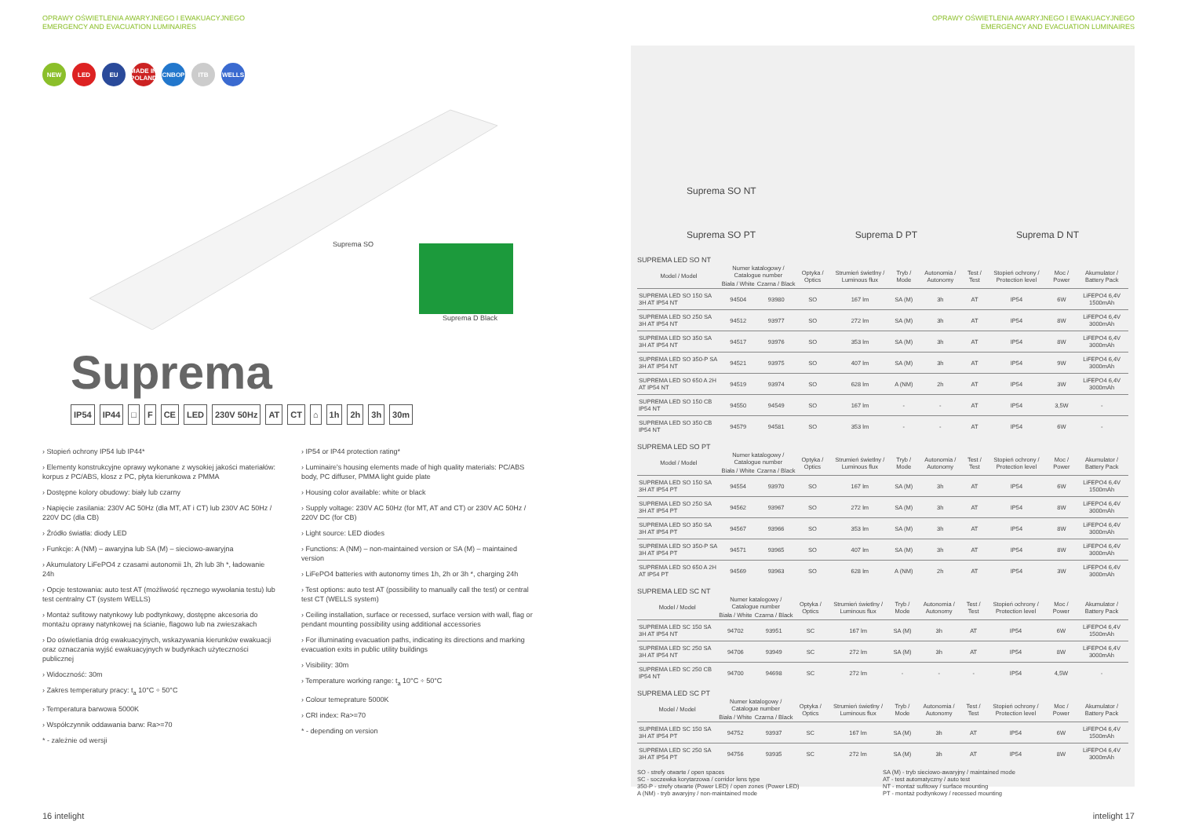OPRAWY OŚWIETLENIA AWARYJNEGO I EWAKUACYJNEGO
EMERGENCY AND EVACUATION LUMINAIRES
NEW LED EU MADE IN POLAND
CNBOP ITB WELLS
Suprema SO
Suprema D Black
Suprema
IP54 IP44 □ F CE LED 230V 50Hz AT CT ⌂ 1h 2h 3h 30m
› Stopień ochrony IP54 lub IP44*
› Elementy konstrukcyjne oprawy wykonane z wysokiej jakości materiałów: korpus z PC/ABS, klosz z PC, płyta kierunkowa z PMMA
› Dostępne kolory obudowy: biały lub czarny
› Napięcie zasilania: 230V AC 50Hz (dla MT, AT i CT) lub 230V AC 50Hz / 220V DC (dla CB)
› Źródło światła: diody LED
› Funkcje: A (NM) – awaryjna lub SA (M) – sieciowo-awaryjna
› Akumulatory LiFePO4 z czasami autonomii 1h, 2h lub 3h *, ładowanie 24h
› Opcje testowania: auto test AT (możliwość ręcznego wywołania testu) lub test centralny CT (system WELLS)
› Montaż sufitowy natynkowy lub podtynkowy, dostępne akcesoria do montażu oprawy natynkowej na ścianie, flagowo lub na zwieszakach
› Do oświetlania dróg ewakuacyjnych, wskazywania kierunków ewakuacji oraz oznaczania wyjść ewakuacyjnych w budynkach użyteczności publicznej
› Widoczność: 30m
› Zakres temperatury pracy: t<sub>a</sub> 10°C ÷ 50°C
› Temperatura barwowa 5000K
› Współczynnik oddawania barw: Ra>=70
* - zależnie od wersji
› IP54 or IP44 protection rating*
› Luminaire's housing elements made of high quality materials: PC/ABS body, PC diffuser, PMMA light guide plate
› Housing color available: white or black
› Supply voltage: 230V AC 50Hz (for MT, AT and CT) or 230V AC 50Hz / 220V DC (for CB)
› Light source: LED diodes
› Functions: A (NM) – non-maintained version or SA (M) – maintained version
› LiFePO4 batteries with autonomy times 1h, 2h or 3h *, charging 24h
› Test options: auto test AT (possibility to manually call the test) or central test CT (WELLS system)
› Ceiling installation, surface or recessed, surface version with wall, flag or pendant mounting possibility using additional accessories
› For illuminating evacuation paths, indicating its directions and marking evacuation exits in public utility buildings
› Visibility: 30m
› Temperature working range: t<sub>a</sub> 10°C ÷ 50°C
› Colour temeprature 5000K
› CRI index: Ra>=70
* - depending on version
16 intelight
OPRAWY OŚWIETLENIA AWARYJNEGO I EWAKUACYJNEGO
EMERGENCY AND EVACUATION LUMINAIRES
Suprema SO NT
Suprema SO PT
Suprema D PT
Suprema D NT
SUPREMA LED SO NT
| Model / Model | Numer katalogowy / Catalogue number | | Optyka / Optics | Strumień świetlny / Luminous flux | Tryb / Mode | Autonomia / Autonomy | Test / Test | Stopień ochrony / Protection level | Moc / Power | Akumulator / Battery Pack |
| --- | --- | --- | --- | --- | --- | --- | --- | --- | --- | --- |
| | Biała / White | Czarna / Black | | | | | | | | |
| SUPREMA LED SO 150 SA 3H AT IP54 NT | 94504 | 93980 | SO | 167 lm | SA (M) | 3h | AT | IP54 | 6W | LiFEPO4 6,4V 1500mAh |
| SUPREMA LED SO 250 SA 3H AT IP54 NT | 94512 | 93977 | SO | 272 lm | SA (M) | 3h | AT | IP54 | 8W | LiFEPO4 6,4V 3000mAh |
| SUPREMA LED SO 350 SA 3H AT IP54 NT | 94517 | 93976 | SO | 353 lm | SA (M) | 3h | AT | IP54 | 8W | LiFEPO4 6,4V 3000mAh |
| SUPREMA LED SO 350-P SA 3H AT IP54 NT | 94521 | 93975 | SO | 407 lm | SA (M) | 3h | AT | IP54 | 9W | LiFEPO4 6,4V 3000mAh |
| SUPREMA LED SO 650 A 2H AT IP54 NT | 94519 | 93974 | SO | 628 lm | A (NM) | 2h | AT | IP54 | 3W | LiFEPO4 6,4V 3000mAh |
| SUPREMA LED SO 150 CB IP54 NT | 94550 | 94549 | SO | 167 lm | - | - | AT | IP54 | 3,5W | - |
| SUPREMA LED SO 350 CB IP54 NT | 94579 | 94581 | SO | 353 lm | - | - | AT | IP54 | 6W | - |
SUPREMA LED SO PT
| Model / Model | Numer katalogowy / Catalogue number | | Optyka / Optics | Strumień świetlny / Luminous flux | Tryb / Mode | Autonomia / Autonomy | Test / Test | Stopień ochrony / Protection level | Moc / Power | Akumulator / Battery Pack |
| --- | --- | --- | --- | --- | --- | --- | --- | --- | --- | --- |
| | Biała / White | Czarna / Black | | | | | | | | |
| SUPREMA LED SO 150 SA 3H AT IP54 PT | 94554 | 93970 | SO | 167 lm | SA (M) | 3h | AT | IP54 | 6W | LiFEPO4 6,4V 1500mAh |
| SUPREMA LED SO 250 SA 3H AT IP54 PT | 94562 | 93967 | SO | 272 lm | SA (M) | 3h | AT | IP54 | 8W | LiFEPO4 6,4V 3000mAh |
| SUPREMA LED SO 350 SA 3H AT IP54 PT | 94567 | 93966 | SO | 353 lm | SA (M) | 3h | AT | IP54 | 8W | LiFEPO4 6,4V 3000mAh |
| SUPREMA LED SO 350-P SA 3H AT IP54 PT | 94571 | 93965 | SO | 407 lm | SA (M) | 3h | AT | IP54 | 8W | LiFEPO4 6,4V 3000mAh |
| SUPREMA LED SO 650 A 2H AT IP54 PT | 94569 | 93963 | SO | 628 lm | A (NM) | 2h | AT | IP54 | 3W | LiFEPO4 6,4V 3000mAh |
SUPREMA LED SC NT
| Model / Model | Numer katalogowy / Catalogue number | | Optyka / Optics | Strumień świetlny / Luminous flux | Tryb / Mode | Autonomia / Autonomy | Test / Test | Stopień ochrony / Protection level | Moc / Power | Akumulator / Battery Pack |
| --- | --- | --- | --- | --- | --- | --- | --- | --- | --- | --- |
| | Biała / White | Czarna / Black | | | | | | | | |
| SUPREMA LED SC 150 SA 3H AT IP54 NT | 94702 | 93951 | SC | 167 lm | SA (M) | 3h | AT | IP54 | 6W | LiFEPO4 6,4V 1500mAh |
| SUPREMA LED SC 250 SA 3H AT IP54 NT | 94706 | 93949 | SC | 272 lm | SA (M) | 3h | AT | IP54 | 8W | LiFEPO4 6,4V 3000mAh |
| SUPREMA LED SC 250 CB IP54 NT | 94700 | 94698 | SC | 272 lm | - | - | - | IP54 | 4,5W | - |
SUPREMA LED SC PT
| Model / Model | Numer katalogowy / Catalogue number | | Optyka / Optics | Strumień świetlny / Luminous flux | Tryb / Mode | Autonomia / Autonomy | Test / Test | Stopień ochrony / Protection level | Moc / Power | Akumulator / Battery Pack |
| --- | --- | --- | --- | --- | --- | --- | --- | --- | --- | --- |
| | Biała / White | Czarna / Black | | | | | | | | |
| SUPREMA LED SC 150 SA 3H AT IP54 PT | 94752 | 93937 | SC | 167 lm | SA (M) | 3h | AT | IP54 | 6W | LiFEPO4 6,4V 1500mAh |
| SUPREMA LED SC 250 SA 3H AT IP54 PT | 94756 | 93935 | SC | 272 lm | SA (M) | 3h | AT | IP54 | 8W | LiFEPO4 6,4V 3000mAh |
SO - strefy otwarte / open spaces
SC - soczewka korytarzowa / corridor lens type
350-P - strefy otwarte (Power LED) / open zones (Power LED)
A (NM) - tryb awaryjny / non-maintained mode
SA (M) - tryb sieciowo-awaryjny / maintained mode
AT - test automatyczny / auto test
NT - montaż sufitowy / surface mounting
PT - montaż podtynkowy / recessed mounting
intelight 17